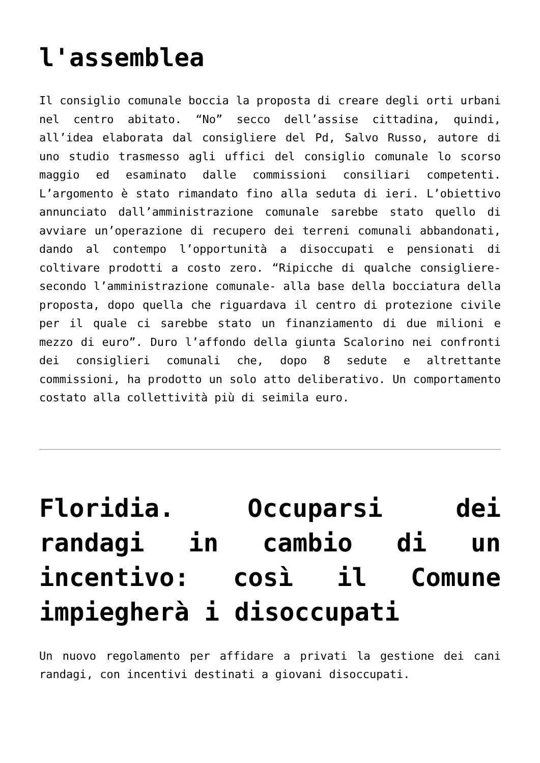l'assemblea
Il consiglio comunale boccia la proposta di creare degli orti urbani nel centro abitato. “No” secco dell’assise cittadina, quindi, all’idea elaborata dal consigliere del Pd, Salvo Russo, autore di uno studio trasmesso agli uffici del consiglio comunale lo scorso maggio ed esaminato dalle commissioni consiliari competenti. L’argomento è stato rimandato fino alla seduta di ieri. L’obiettivo annunciato dall’amministrazione comunale sarebbe stato quello di avviare un’operazione di recupero dei terreni comunali abbandonati, dando al contempo l’opportunità a disoccupati e pensionati di coltivare prodotti a costo zero. “Ripicche di qualche consigliere- secondo l’amministrazione comunale- alla base della bocciatura della proposta, dopo quella che riguardava il centro di protezione civile per il quale ci sarebbe stato un finanziamento di due milioni e mezzo di euro”. Duro l’affondo della giunta Scalorino nei confronti dei consiglieri comunali che, dopo 8 sedute e altrettante commissioni, ha prodotto un solo atto deliberativo. Un comportamento costato alla collettività più di seimila euro.
Floridia. Occuparsi dei randagi in cambio di un incentivo: così il Comune impiegherà i disoccupati
Un nuovo regolamento per affidare a privati la gestione dei cani randagi, con incentivi destinati a giovani disoccupati.